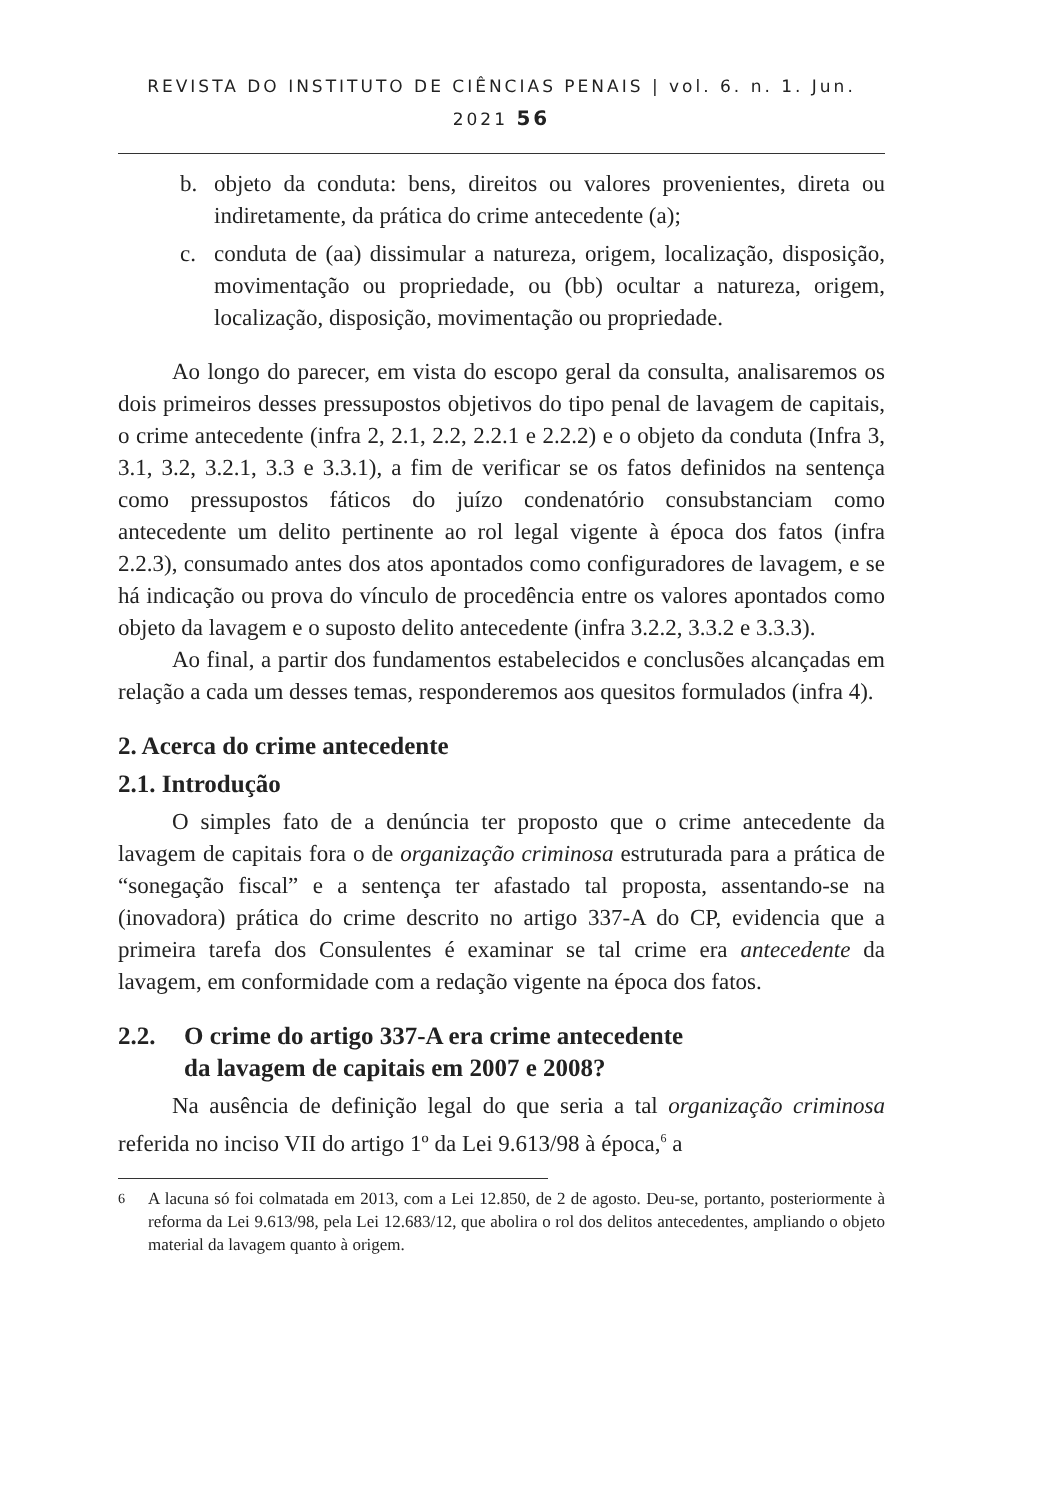REVISTA DO INSTITUTO DE CIÊNCIAS PENAIS | vol. 6. n. 1. Jun. 2021 56
b. objeto da conduta: bens, direitos ou valores provenientes, direta ou indiretamente, da prática do crime antecedente (a);
c. conduta de (aa) dissimular a natureza, origem, localização, disposição, movimentação ou propriedade, ou (bb) ocultar a natureza, origem, localização, disposição, movimentação ou propriedade.
Ao longo do parecer, em vista do escopo geral da consulta, analisaremos os dois primeiros desses pressupostos objetivos do tipo penal de lavagem de capitais, o crime antecedente (infra 2, 2.1, 2.2, 2.2.1 e 2.2.2) e o objeto da conduta (Infra 3, 3.1, 3.2, 3.2.1, 3.3 e 3.3.1), a fim de verificar se os fatos definidos na sentença como pressupostos fáticos do juízo condenatório consubstanciam como antecedente um delito pertinente ao rol legal vigente à época dos fatos (infra 2.2.3), consumado antes dos atos apontados como configuradores de lavagem, e se há indicação ou prova do vínculo de procedência entre os valores apontados como objeto da lavagem e o suposto delito antecedente (infra 3.2.2, 3.3.2 e 3.3.3).
Ao final, a partir dos fundamentos estabelecidos e conclusões alcançadas em relação a cada um desses temas, responderemos aos quesitos formulados (infra 4).
2. Acerca do crime antecedente
2.1. Introdução
O simples fato de a denúncia ter proposto que o crime antecedente da lavagem de capitais fora o de organização criminosa estruturada para a prática de “sonegação fiscal” e a sentença ter afastado tal proposta, assentando-se na (inovadora) prática do crime descrito no artigo 337-A do CP, evidencia que a primeira tarefa dos Consulentes é examinar se tal crime era antecedente da lavagem, em conformidade com a redação vigente na época dos fatos.
2.2. O crime do artigo 337-A era crime antecedente
da lavagem de capitais em 2007 e 2008?
Na ausência de definição legal do que seria a tal organização criminosa referida no inciso VII do artigo 1º da Lei 9.613/98 à época,<sup>6</sup> a
<sup>6</sup> A lacuna só foi colmatada em 2013, com a Lei 12.850, de 2 de agosto. Deu-se, portanto, posteriormente à reforma da Lei 9.613/98, pela Lei 12.683/12, que abolira o rol dos delitos antecedentes, ampliando o objeto material da lavagem quanto à origem.